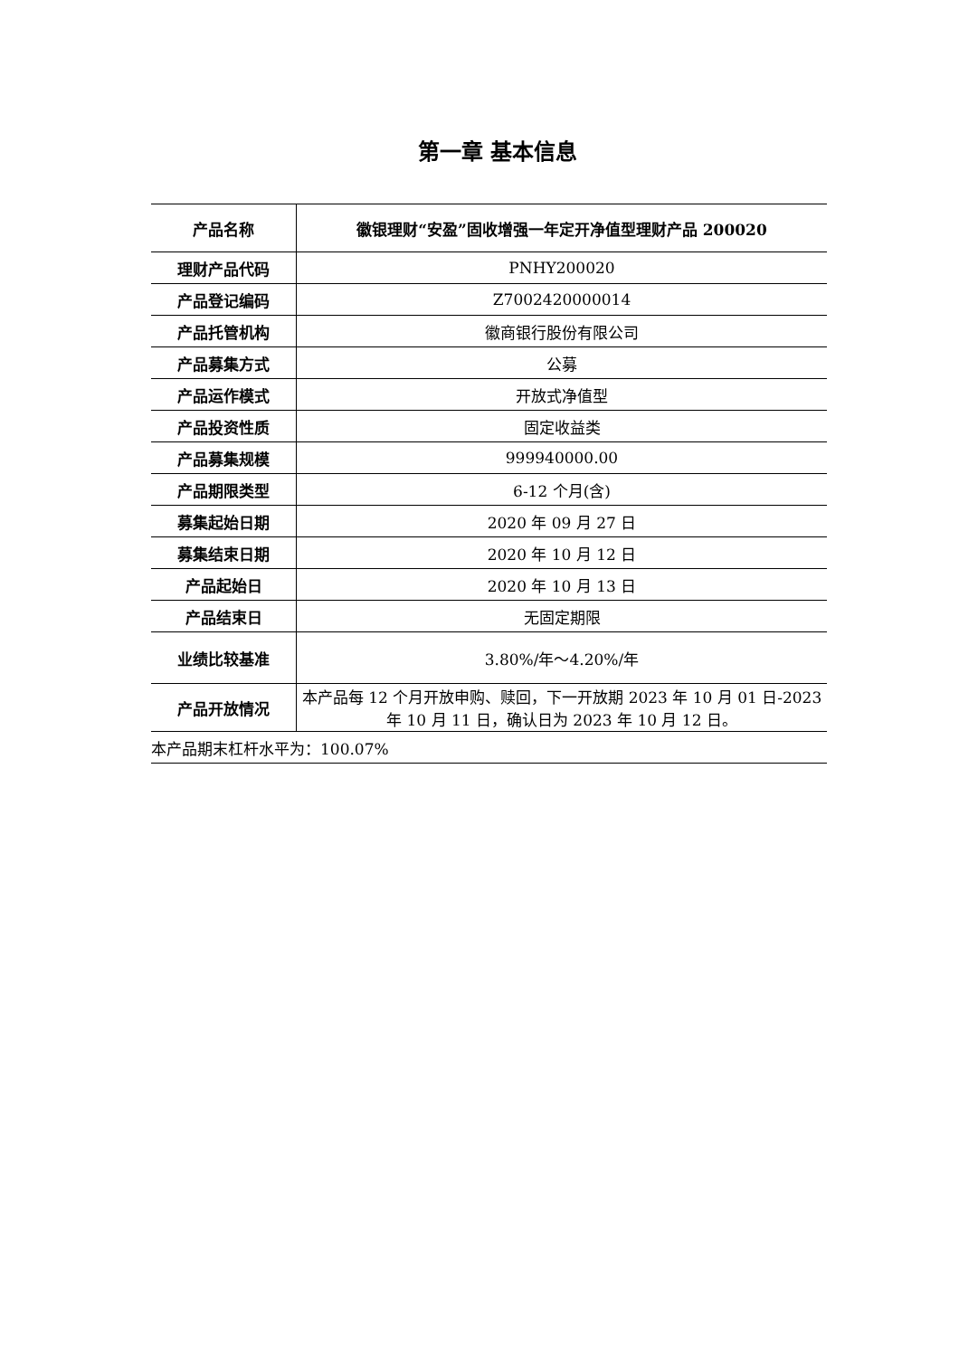第一章 基本信息
| 产品名称 | 徽银理财“安盈”固收增强一年定开净值型理财产品 200020 |
| 理财产品代码 | PNHY200020 |
| 产品登记编码 | Z7002420000014 |
| 产品托管机构 | 徽商银行股份有限公司 |
| 产品募集方式 | 公募 |
| 产品运作模式 | 开放式净值型 |
| 产品投资性质 | 固定收益类 |
| 产品募集规模 | 999940000.00 |
| 产品期限类型 | 6-12 个月(含) |
| 募集起始日期 | 2020 年 09 月 27 日 |
| 募集结束日期 | 2020 年 10 月 12 日 |
| 产品起始日 | 2020 年 10 月 13 日 |
| 产品结束日 | 无固定期限 |
| 业绩比较基准 | 3.80%/年～4.20%/年 |
| 产品开放情况 | 本产品每 12 个月开放申购、赎回，下一开放期 2023 年 10 月 01 日-2023 年 10 月 11 日，确认日为 2023 年 10 月 12 日。 |
| 本产品期末杠杆水平为：100.07% | |